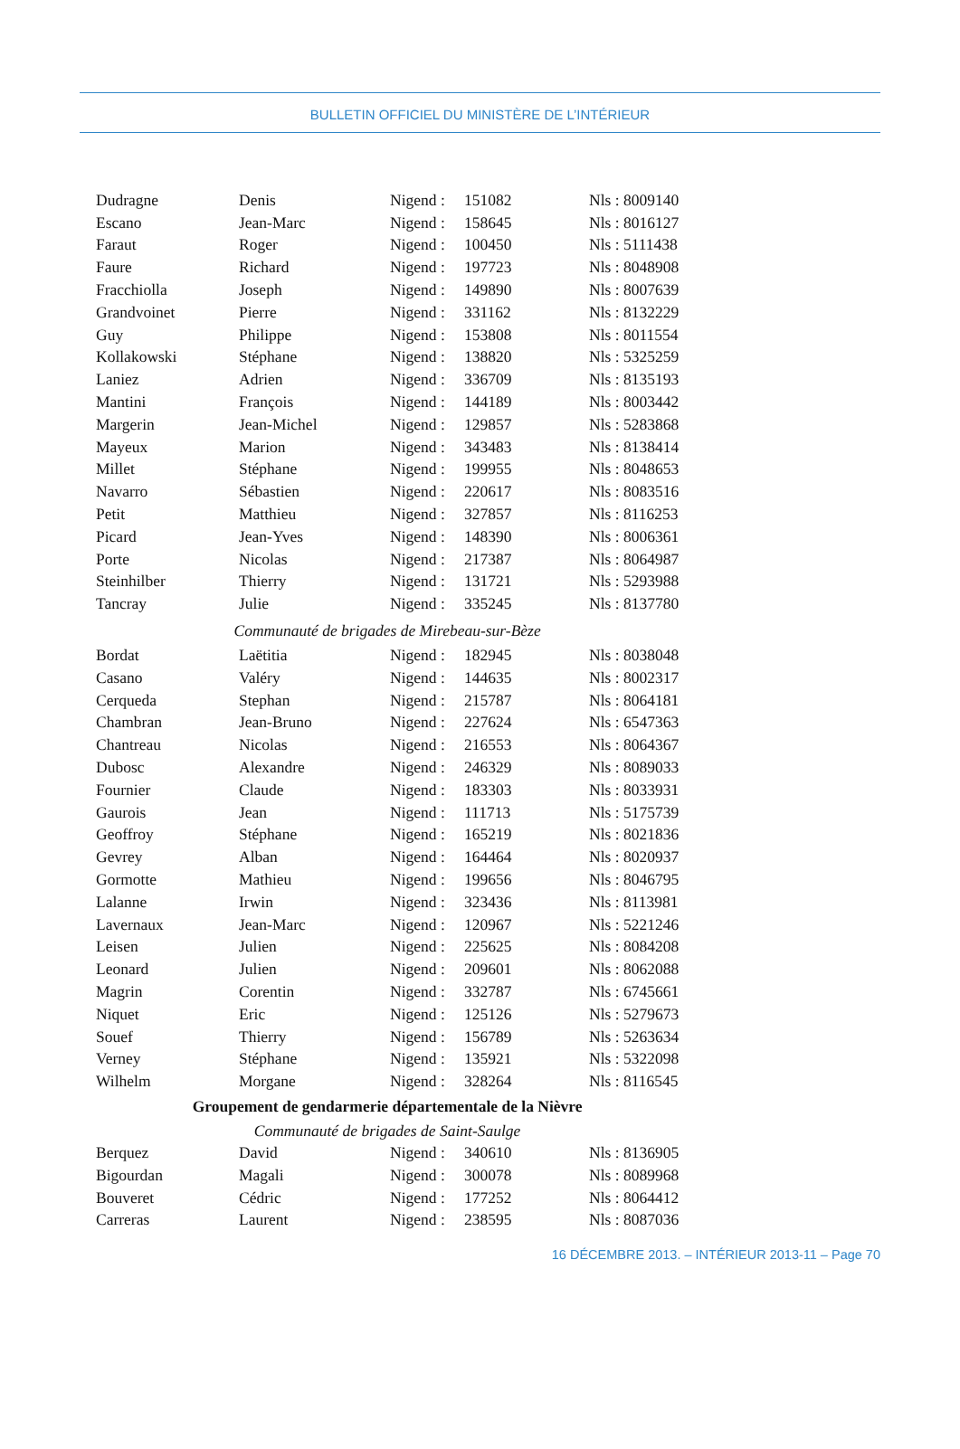BULLETIN OFFICIEL DU MINISTÈRE DE L’INTÉRIEUR
| Dudragne | Denis | Nigend : | 151082 | Nls : 8009140 |
| Escano | Jean-Marc | Nigend : | 158645 | Nls : 8016127 |
| Faraut | Roger | Nigend : | 100450 | Nls : 5111438 |
| Faure | Richard | Nigend : | 197723 | Nls : 8048908 |
| Fracchiolla | Joseph | Nigend : | 149890 | Nls : 8007639 |
| Grandvoinet | Pierre | Nigend : | 331162 | Nls : 8132229 |
| Guy | Philippe | Nigend : | 153808 | Nls : 8011554 |
| Kollakowski | Stéphane | Nigend : | 138820 | Nls : 5325259 |
| Laniez | Adrien | Nigend : | 336709 | Nls : 8135193 |
| Mantini | François | Nigend : | 144189 | Nls : 8003442 |
| Margerin | Jean-Michel | Nigend : | 129857 | Nls : 5283868 |
| Mayeux | Marion | Nigend : | 343483 | Nls : 8138414 |
| Millet | Stéphane | Nigend : | 199955 | Nls : 8048653 |
| Navarro | Sébastien | Nigend : | 220617 | Nls : 8083516 |
| Petit | Matthieu | Nigend : | 327857 | Nls : 8116253 |
| Picard | Jean-Yves | Nigend : | 148390 | Nls : 8006361 |
| Porte | Nicolas | Nigend : | 217387 | Nls : 8064987 |
| Steinhilber | Thierry | Nigend : | 131721 | Nls : 5293988 |
| Tancray | Julie | Nigend : | 335245 | Nls : 8137780 |
| Communauté de brigades de Mirebeau-sur-Bèze | | | | |
| Bordat | Laëtitia | Nigend : | 182945 | Nls : 8038048 |
| Casano | Valéry | Nigend : | 144635 | Nls : 8002317 |
| Cerqueda | Stephan | Nigend : | 215787 | Nls : 8064181 |
| Chambran | Jean-Bruno | Nigend : | 227624 | Nls : 6547363 |
| Chantreau | Nicolas | Nigend : | 216553 | Nls : 8064367 |
| Dubosc | Alexandre | Nigend : | 246329 | Nls : 8089033 |
| Fournier | Claude | Nigend : | 183303 | Nls : 8033931 |
| Gaurois | Jean | Nigend : | 111713 | Nls : 5175739 |
| Geoffroy | Stéphane | Nigend : | 165219 | Nls : 8021836 |
| Gevrey | Alban | Nigend : | 164464 | Nls : 8020937 |
| Gormotte | Mathieu | Nigend : | 199656 | Nls : 8046795 |
| Lalanne | Irwin | Nigend : | 323436 | Nls : 8113981 |
| Lavernaux | Jean-Marc | Nigend : | 120967 | Nls : 5221246 |
| Leisen | Julien | Nigend : | 225625 | Nls : 8084208 |
| Leonard | Julien | Nigend : | 209601 | Nls : 8062088 |
| Magrin | Corentin | Nigend : | 332787 | Nls : 6745661 |
| Niquet | Eric | Nigend : | 125126 | Nls : 5279673 |
| Souef | Thierry | Nigend : | 156789 | Nls : 5263634 |
| Verney | Stéphane | Nigend : | 135921 | Nls : 5322098 |
| Wilhelm | Morgane | Nigend : | 328264 | Nls : 8116545 |
| Groupement de gendarmerie départementale de la Nièvre | | | | |
| Communauté de brigades de Saint-Saulge | | | | |
| Berquez | David | Nigend : | 340610 | Nls : 8136905 |
| Bigourdan | Magali | Nigend : | 300078 | Nls : 8089968 |
| Bouveret | Cédric | Nigend : | 177252 | Nls : 8064412 |
| Carreras | Laurent | Nigend : | 238595 | Nls : 8087036 |
16 DÉCEMBRE 2013. – INTÉRIEUR 2013-11 – Page 70